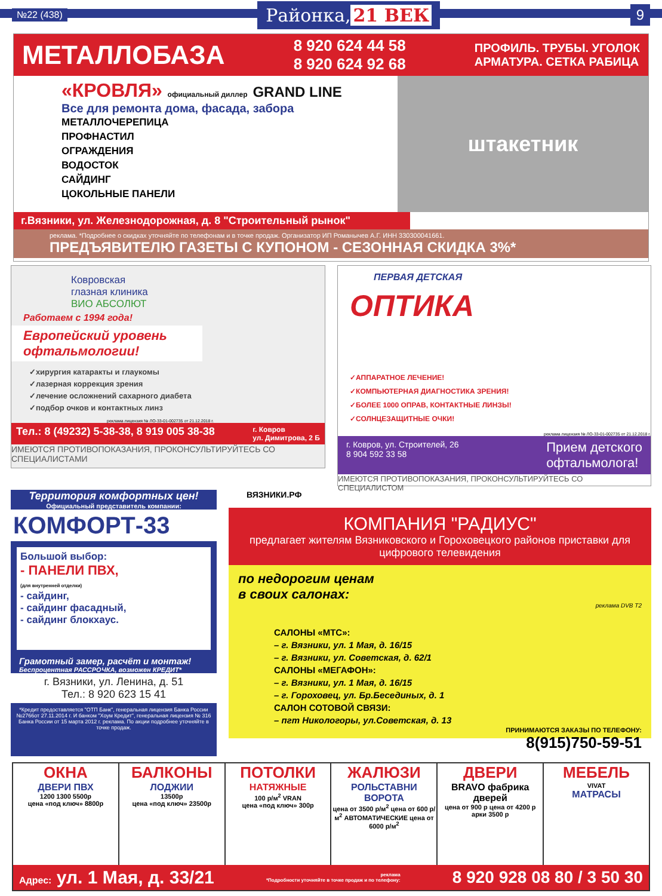№22 (438) Районка, 21 ВЕК 9
МЕТАЛЛОБАЗА 8 920 624 44 58
8 920 624 92 68 ПРОФИЛЬ. ТРУБЫ. УГОЛОК
АРМАТУРА. СЕТКА РАБИЦА
«КРОВЛЯ» официальный диллер GRAND LINE
Все для ремонта дома, фасада, забора
МЕТАЛЛОЧЕРЕПИЦА
ПРОФНАСТИЛ
ОГРАЖДЕНИЯ
ВОДОСТОК
САЙДИНГ
ЦОКОЛЬНЫЕ ПАНЕЛИ
штакетник
г.Вязники, ул. Железнодорожная, д. 8 "Строительный рынок"
реклама. *Подробнее о скидках уточняйте по телефонам и в точке продаж. Организатор ИП Романычев А.Г. ИНН 330300041661.
ПРЕДЪЯВИТЕЛЮ ГАЗЕТЫ С КУПОНОМ - СЕЗОННАЯ СКИДКА 3%*
Ковровская
глазная клиника
ВИО АБСОЛЮТ
Работаем с 1994 года!
Европейский уровень офтальмологии!
✓хирургия катаракты и глаукомы
✓лазерная коррекция зрения
✓лечение осложнений сахарного диабета
✓подбор очков и контактных линз
реклама лицензия № ЛО-33-01-002735 от 21.12.2018 г.
Тел.: 8 (49232) 5-38-38, 8 919 005 38-38 г. Ковров
ул. Димитрова, 2 Б
ИМЕЮТСЯ ПРОТИВОПОКАЗАНИЯ, ПРОКОНСУЛЬТИРУЙТЕСЬ СО СПЕЦИАЛИСТАМИ
ПЕРВАЯ ДЕТСКАЯ
ОПТИКА
✓АППАРАТНОЕ ЛЕЧЕНИЕ!
✓КОМПЬЮТЕРНАЯ ДИАГНОСТИКА ЗРЕНИЯ!
✓БОЛЕЕ 1000 ОПРАВ, КОНТАКТНЫЕ ЛИНЗЫ!
✓СОЛНЦЕЗАЩИТНЫЕ ОЧКИ!
реклама лицензия № ЛО-33-01-002735 от 21.12.2018 г.
г. Ковров, ул. Строителей, 26
8 904 592 33 58 Прием детского
офтальмолога!
ИМЕЮТСЯ ПРОТИВОПОКАЗАНИЯ, ПРОКОНСУЛЬТИРУЙТЕСЬ СО СПЕЦИАЛИСТОМ
Территория комфортных цен!
Официальный представитель компании:
КОМФОРТ-33
Большой выбор:
- ПАНЕЛИ ПВХ,
(для внутренней отделки)
- сайдинг,
- сайдинг фасадный,
- сайдинг блокхаус.
Грамотный замер, расчёт и монтаж!
Беспроцентная РАССРОЧКА, возможен КРЕДИТ*
г. Вязники, ул. Ленина, д. 51
Тел.: 8 920 623 15 41
*Кредит предоставляется "ОТП Банк", генеральная лицензия Банка России №2766от 27.11.2014 г. И банком "Хоум Кредит", генеральная лицензия № 316 Банка России от 15 марта 2012 г. реклама. По акции подробнее уточняйте в точке продаж.
ВЯЗНИКИ.РФ
КОМПАНИЯ "РАДИУС"
предлагает жителям Вязниковского и Гороховецкого районов приставки для цифрового телевидения
по недорогим ценам
в своих салонах:
реклама DVB T2
САЛОНЫ «МТС»:
– г. Вязники, ул. 1 Мая, д. 16/15
– г. Вязники, ул. Советская, д. 62/1
САЛОНЫ «МЕГАФОН»:
– г. Вязники, ул. 1 Мая, д. 16/15
– г. Гороховец, ул. Бр.Бесединых, д. 1
САЛОН СОТОВОЙ СВЯЗИ:
– пгт Никологоры, ул.Советская, д. 13
ПРИНИМАЮТСЯ ЗАКАЗЫ ПО ТЕЛЕФОНУ:
8(915)750-59-51
ОКНА
ДВЕРИ ПВХ
1200 1300 5500р
цена «под ключ» 8800р
БАЛКОНЫ
ЛОДЖИИ
13500р
цена «под ключ» 23500р
ПОТОЛКИ
НАТЯЖНЫЕ
100 р/м<sup>2</sup> VRAN
цена «под ключ» 300р
ЖАЛЮЗИ
РОЛЬСТАВНИ ВОРОТА
цена от 3500 р/м<sup>2</sup> цена от 600 р/м<sup>2</sup> АВТОМАТИЧЕСКИЕ цена от 6000 р/м<sup>2</sup>
ДВЕРИ
BRAVO фабрика дверей
цена от 900 р цена от 4200 р арки 3500 р
МЕБЕЛЬ
VIVAT
МАТРАСЫ
Адрес: ул. 1 Мая, д. 33/21 реклама
*Подробности уточняйте в точке продаж и по телефону: 8 920 928 08 80 / 3 50 30